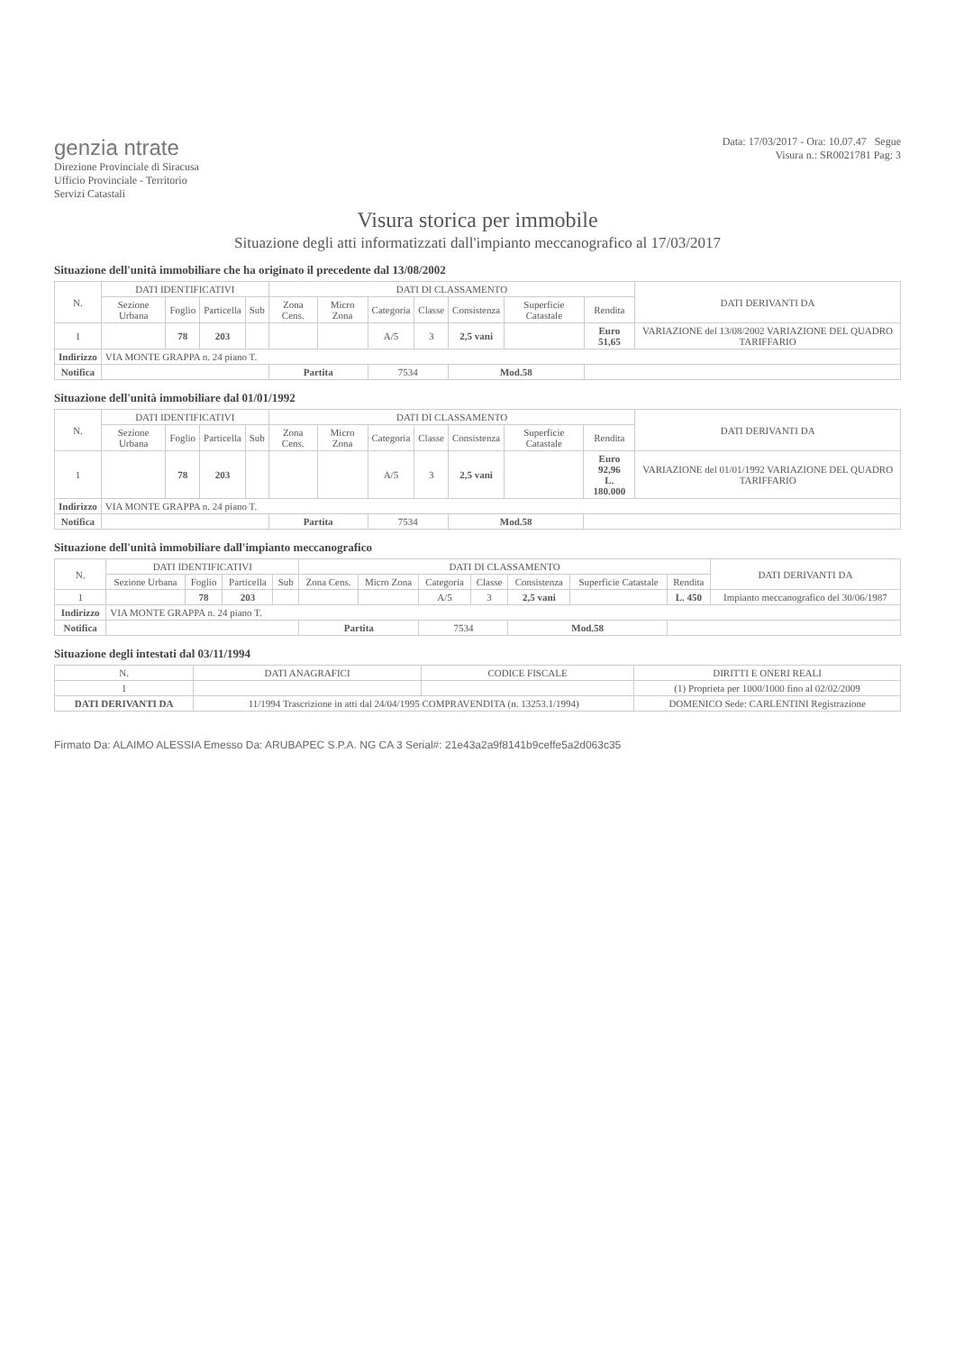genzia ntrate
Direzione Provinciale di Siracusa
Ufficio Provinciale - Territorio
Servizi Catastali
Data: 17/03/2017 - Ora: 10.07.47 Segue
Visura n.: SR0021781 Pag: 3
Visura storica per immobile
Situazione degli atti informatizzati dall'impianto meccanografico al 17/03/2017
Situazione dell'unità immobiliare che ha originato il precedente dal 13/08/2002
| N. | DATI IDENTIFICATIVI | | | | DATI DI CLASSAMENTO | | | | | | | DATI DERIVANTI DA |
| --- | --- | --- | --- | --- | --- | --- | --- | --- | --- | --- | --- | --- |
| | Sezione Urbana | Foglio | Particella | Sub | Zona Cens. | Micro Zona | Categoria | Classe | Consistenza | Superficie Catastale | Rendita | |
| 1 | | 78 | 203 | | | | A/5 | 3 | 2,5 vani | | Euro 51,65 | VARIAZIONE del 13/08/2002 VARIAZIONE DEL QUADRO TARIFFARIO |
| Indirizzo | VIA MONTE GRAPPA n. 24 piano T. | | | | | | | | | | | |
| Notifica | | | | | Partita | | 7534 | | Mod.58 | | | |
Situazione dell'unità immobiliare dal 01/01/1992
| N. | DATI IDENTIFICATIVI | | | | DATI DI CLASSAMENTO | | | | | | | DATI DERIVANTI DA |
| --- | --- | --- | --- | --- | --- | --- | --- | --- | --- | --- | --- | --- |
| | Sezione Urbana | Foglio | Particella | Sub | Zona Cens. | Micro Zona | Categoria | Classe | Consistenza | Superficie Catastale | Rendita | |
| 1 | | 78 | 203 | | | | A/5 | 3 | 2,5 vani | | Euro 92,96 L. 180.000 | VARIAZIONE del 01/01/1992 VARIAZIONE DEL QUADRO TARIFFARIO |
| Indirizzo | VIA MONTE GRAPPA n. 24 piano T. | | | | | | | | | | | |
| Notifica | | | | | Partita | | 7534 | | Mod.58 | | | |
Situazione dell'unità immobiliare dall'impianto meccanografico
| N. | DATI IDENTIFICATIVI | | | | DATI DI CLASSAMENTO | | | | | | | DATI DERIVANTI DA |
| --- | --- | --- | --- | --- | --- | --- | --- | --- | --- | --- | --- | --- |
| | Sezione Urbana | Foglio | Particella | Sub | Zona Cens. | Micro Zona | Categoria | Classe | Consistenza | Superficie Catastale | Rendita | |
| 1 | | 78 | 203 | | | | A/5 | 3 | 2,5 vani | | L. 450 | Impianto meccanografico del 30/06/1987 |
| Indirizzo | VIA MONTE GRAPPA n. 24 piano T. | | | | | | | | | | | |
| Notifica | | | | | Partita | | 7534 | | Mod.58 | | | |
Situazione degli intestati dal 03/11/1994
| N. | DATI ANAGRAFICI | CODICE FISCALE | DIRITTI E ONERI REALI |
| --- | --- | --- | --- |
| 1 | | | (1) Proprieta per 1000/1000 fino al 02/02/2009 |
| DATI DERIVANTI DA | 11/1994 Trascrizione in atti dal 24/04/1995 COMPRAVENDITA (n. 13253.1/1994) | | DOMENICO Sede: CARLENTINI Registrazione |
Firmato Da: ALAIMO ALESSIA Emesso Da: ARUBAPEC S.P.A. NG CA 3 Serial#: 21e43a2a9f8141b9ceffe5a2d063c35